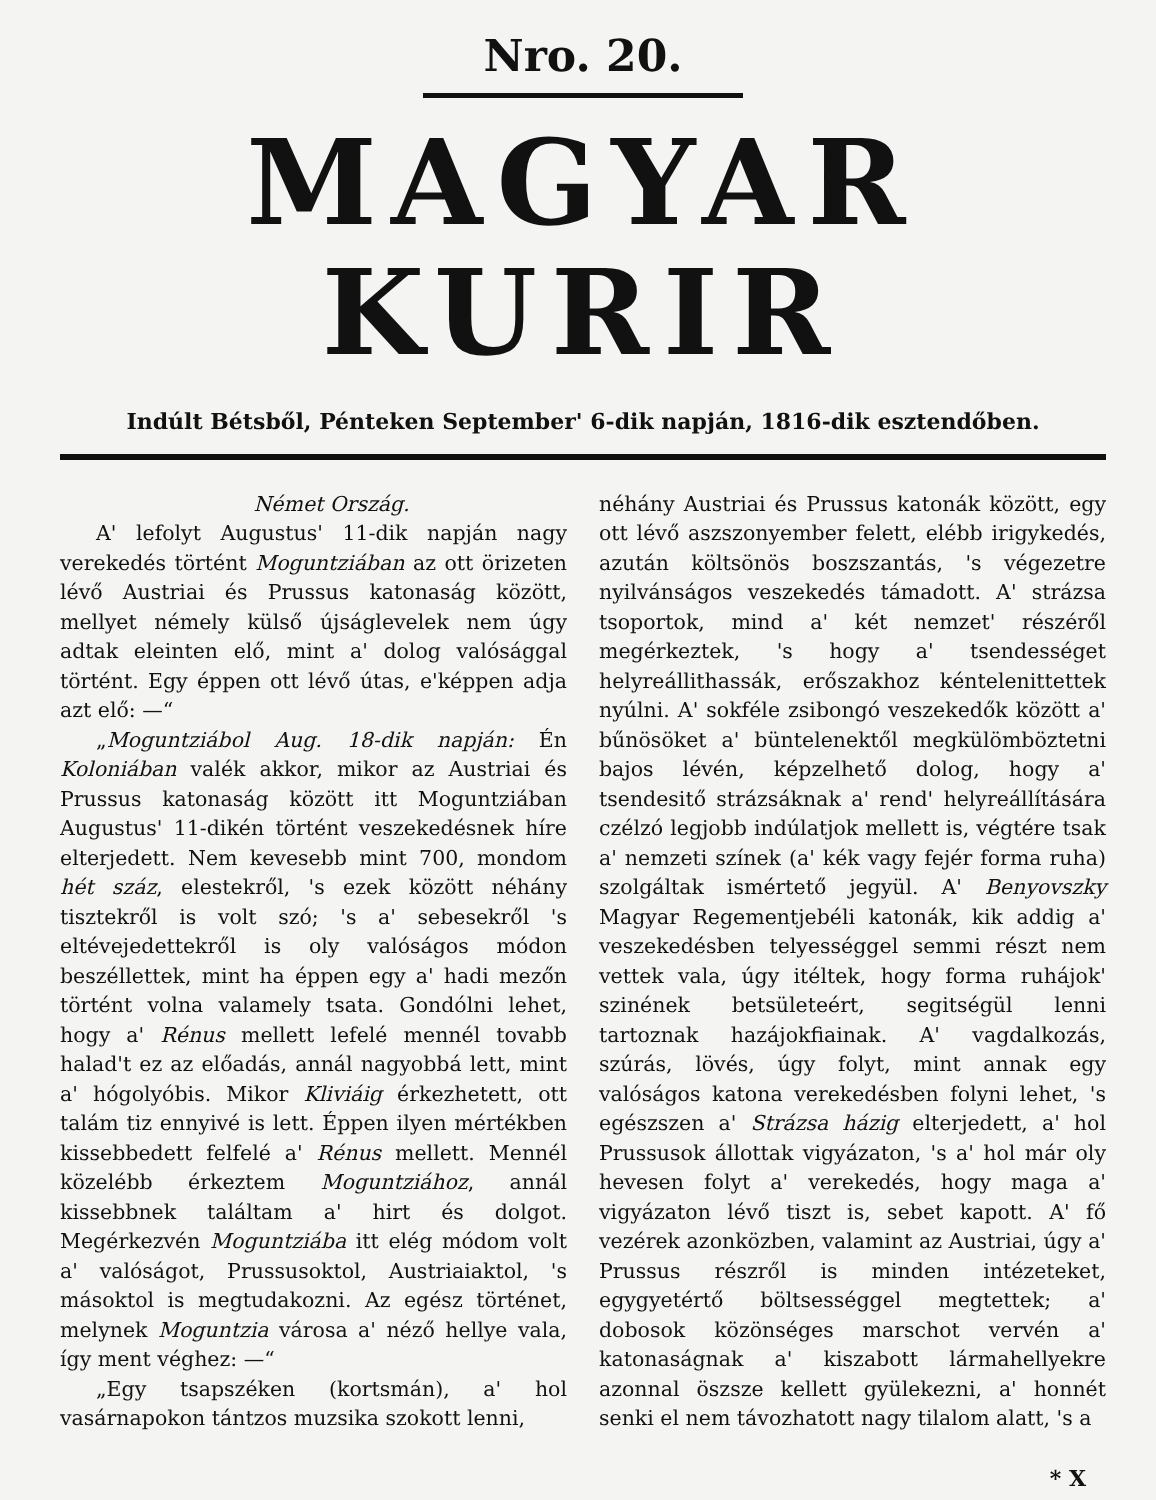Nro. 20.
MAGYAR KURIR
Indúlt Bétsből, Pénteken September' 6-dik napján, 1816-dik esztendőben.
Német Ország.
A' lefolyt Augustus' 11-dik napján nagy verekedés történt Moguntziában az ott örizeten lévő Austriai és Prussus katonaság között, mellyet némely külső újságlevelek nem úgy adtak eleinten elő, mint a' dolog valósággal történt. Egy éppen ott lévő útas, e'képpen adja azt elő: —“
„Moguntziábol Aug. 18-dik napján: Én Koloniában valék akkor, mikor az Austriai és Prussus katonaság között itt Moguntziában Augustus' 11-dikén történt veszekedésnek híre elterjedett. Nem kevesebb mint 700, mondom hét száz, elestekről, 's ezek között néhány tisztekről is volt szó; 's a' sebesekről 's eltévejedettekről is oly valóságos módon beszéllettek, mint ha éppen egy a' hadi mezőn történt volna valamely tsata. Gondólni lehet, hogy a' Rénus mellett lefelé mennél tovabb halad't ez az előadás, annál nagyobbá lett, mint a' hógolyóbis. Mikor Kliviáig érkezhetett, ott talám tiz ennyivé is lett. Éppen ilyen mértékben kissebbedett felfelé a' Rénus mellett. Mennél közelébb érkeztem Moguntziához, annál kissebbnek találtam a' hirt és dolgot. Megérkezvén Moguntziába itt elég módom volt a' valóságot, Prussusoktol, Austriaiaktol, 's másoktol is megtudakozni. Az egész történet, melynek Moguntzia városa a' néző hellye vala, így ment véghez: —“
„Egy tsapszéken (kortsmán), a' hol vasárnapokon tántzos muzsika szokott lenni,
néhány Austriai és Prussus katonák között, egy ott lévő aszszonyember felett, elébb irigykedés, azután költsönös boszszantás, 's végezetre nyilvánságos veszekedés támadott. A' strázsa tsoportok, mind a' két nemzet' részéről megérkeztek, 's hogy a' tsendességet helyreállithassák, erőszakhoz kéntelenittettek nyúlni. A' sokféle zsibongó veszekedők között a' bűnösöket a' büntelenektől megkülömböztetni bajos lévén, képzelhető dolog, hogy a' tsendesitő strázsáknak a' rend' helyreállítására czélzó legjobb indúlatjok mellett is, végtére tsak a' nemzeti színek (a' kék vagy fejér forma ruha) szolgáltak ismértető jegyül. A' Benyovszky Magyar Regementjebéli katonák, kik addig a' veszekedésben telyességgel semmi részt nem vettek vala, úgy itéltek, hogy forma ruhájok' szinének betsületeért, segitségül lenni tartoznak hazájokfiainak. A' vagdalkozás, szúrás, lövés, úgy folyt, mint annak egy valóságos katona verekedésben folyni lehet, 's egészszen a' Strázsa házig elterjedett, a' hol Prussusok állottak vigyázaton, 's a' hol már oly hevesen folyt a' verekedés, hogy maga a' vigyázaton lévő tiszt is, sebet kapott. A' fő vezérek azonközben, valamint az Austriai, úgy a' Prussus részről is minden intézeteket, egygyetértő böltsességgel megtettek; a' dobosok közönséges marschot vervén a' katonaságnak a' kiszabott lármahellyekre azonnal öszsze kellett gyülekezni, a' honnét senki el nem távozhatott nagy tilalom alatt, 's a
* X